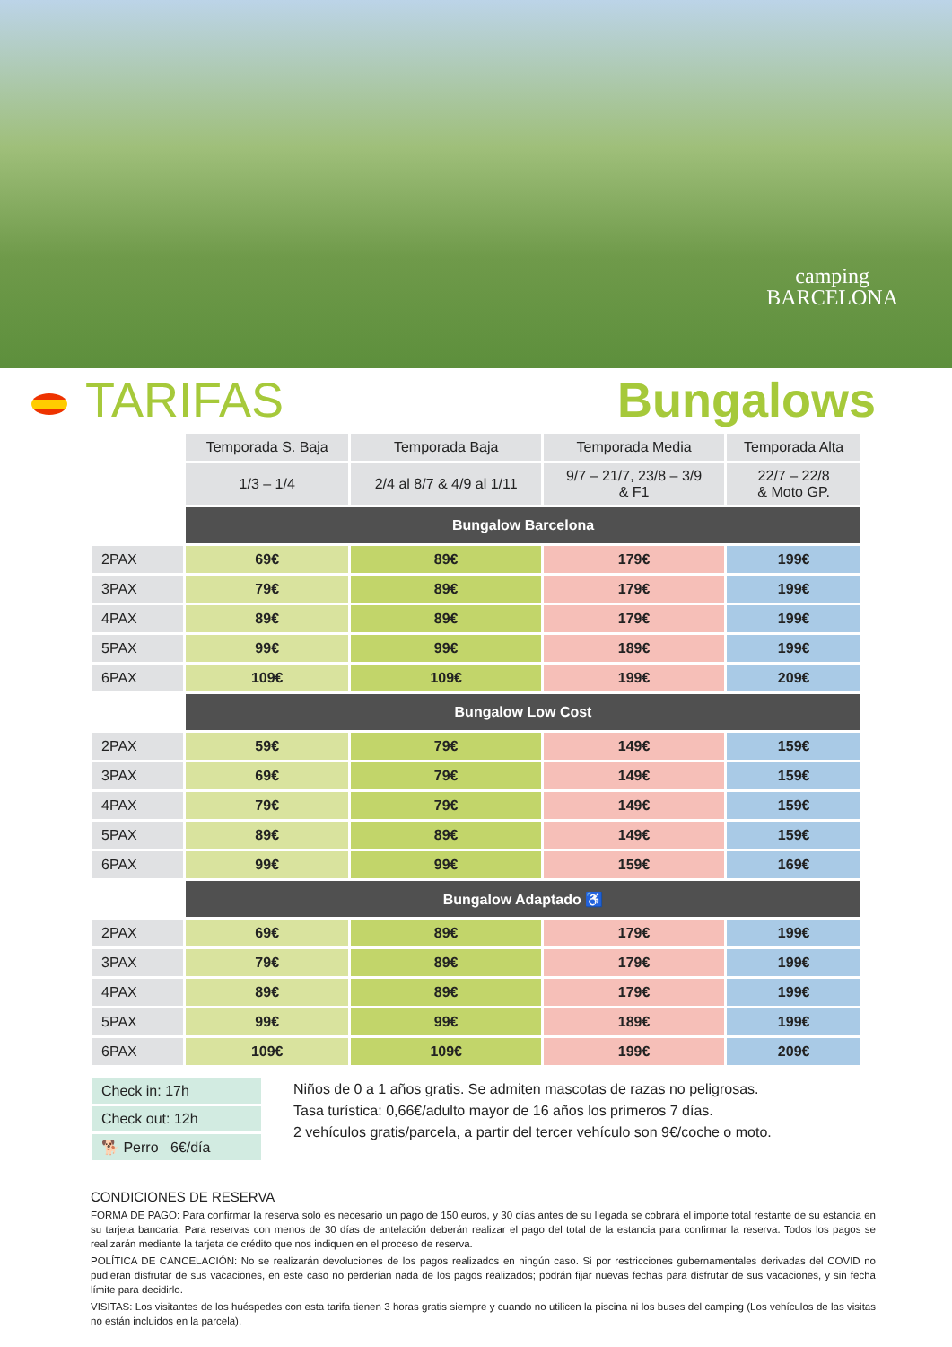camping
BARCELONA
TARIFAS Bungalows
| | Temporada S. Baja | Temporada Baja | Temporada Media | Temporada Alta |
| | 1/3 – 1/4 | 2/4 al 8/7 & 4/9 al 1/11 | 9/7 – 21/7, 23/8 – 3/9 & F1 | 22/7 – 22/8 & Moto GP. |
| | Bungalow Barcelona | | | |
| 2PAX | 69€ | 89€ | 179€ | 199€ |
| 3PAX | 79€ | 89€ | 179€ | 199€ |
| 4PAX | 89€ | 89€ | 179€ | 199€ |
| 5PAX | 99€ | 99€ | 189€ | 199€ |
| 6PAX | 109€ | 109€ | 199€ | 209€ |
| | Bungalow Low Cost | | | |
| 2PAX | 59€ | 79€ | 149€ | 159€ |
| 3PAX | 69€ | 79€ | 149€ | 159€ |
| 4PAX | 79€ | 79€ | 149€ | 159€ |
| 5PAX | 89€ | 89€ | 149€ | 159€ |
| 6PAX | 99€ | 99€ | 159€ | 169€ |
| | Bungalow Adaptado ♿ | | | |
| 2PAX | 69€ | 89€ | 179€ | 199€ |
| 3PAX | 79€ | 89€ | 179€ | 199€ |
| 4PAX | 89€ | 89€ | 179€ | 199€ |
| 5PAX | 99€ | 99€ | 189€ | 199€ |
| 6PAX | 109€ | 109€ | 199€ | 209€ |
Check in: 17h
Check out: 12h
🐕 Perro 6€/día
Niños de 0 a 1 años gratis. Se admiten mascotas de razas no peligrosas.
Tasa turística: 0,66€/adulto mayor de 16 años los primeros 7 días.
2 vehículos gratis/parcela, a partir del tercer vehículo son 9€/coche o moto.
CONDICIONES DE RESERVA
FORMA DE PAGO: Para confirmar la reserva solo es necesario un pago de 150 euros, y 30 días antes de su llegada se cobrará el importe total restante de su estancia en su tarjeta bancaria. Para reservas con menos de 30 días de antelación deberán realizar el pago del total de la estancia para confirmar la reserva. Todos los pagos se realizarán mediante la tarjeta de crédito que nos indiquen en el proceso de reserva.
POLÍTICA DE CANCELACIÓN: No se realizarán devoluciones de los pagos realizados en ningún caso. Si por restricciones gubernamentales derivadas del COVID no pudieran disfrutar de sus vacaciones, en este caso no perderían nada de los pagos realizados; podrán fijar nuevas fechas para disfrutar de sus vacaciones, y sin fecha límite para decidirlo.
VISITAS: Los visitantes de los huéspedes con esta tarifa tienen 3 horas gratis siempre y cuando no utilicen la piscina ni los buses del camping (Los vehículos de las visitas no están incluidos en la parcela).